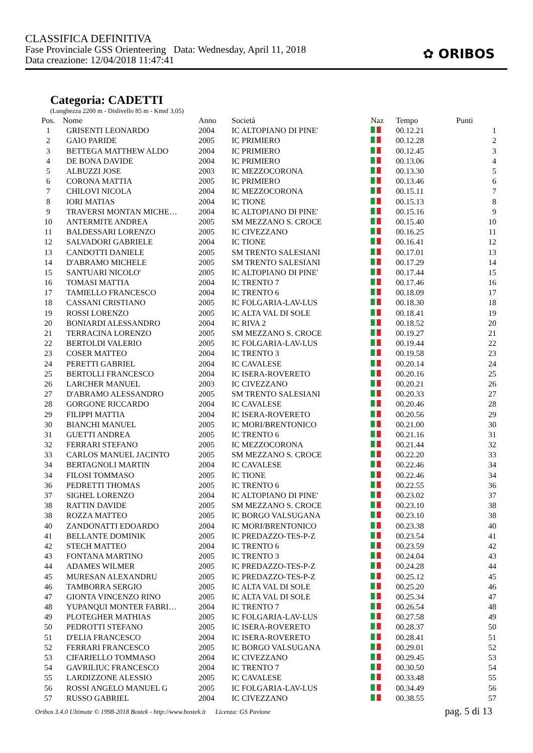CLASSIFICA DEFINITIVA
Fase Provinciale GSS Orienteering Data: Wednesday, April 11, 2018
Data creazione: 12/04/2018 11:47:41
✿ ORIBOS
Categoria: CADETTI
(Lunghezza 2200 m - Dislivello 85 m - Kmsf 3,05)
| Pos. | Nome | Anno | Società | Naz | Tempo | Punti |
| --- | --- | --- | --- | --- | --- | --- |
| 1 | GRISENTI LEONARDO | 2004 | IC ALTOPIANO DI PINE' | | 00.12.21 | 1 |
| 2 | GAIO PARIDE | 2005 | IC PRIMIERO | | 00.12.28 | 2 |
| 3 | BETTEGA MATTHEW ALDO | 2004 | IC PRIMIERO | | 00.12.45 | 3 |
| 4 | DE BONA DAVIDE | 2004 | IC PRIMIERO | | 00.13.06 | 4 |
| 5 | ALBUZZI JOSE | 2003 | IC MEZZOCORONA | | 00.13.30 | 5 |
| 6 | CORONA MATTIA | 2005 | IC PRIMIERO | | 00.13.46 | 6 |
| 7 | CHILOVI NICOLA | 2004 | IC MEZZOCORONA | | 00.15.11 | 7 |
| 8 | IORI MATIAS | 2004 | IC TIONE | | 00.15.13 | 8 |
| 9 | TRAVERSI MONTAN MICHE… | 2004 | IC ALTOPIANO DI PINE' | | 00.15.16 | 9 |
| 10 | ANTERMITE ANDREA | 2005 | SM MEZZANO S. CROCE | | 00.15.40 | 10 |
| 11 | BALDESSARI LORENZO | 2005 | IC CIVEZZANO | | 00.16.25 | 11 |
| 12 | SALVADORI GABRIELE | 2004 | IC TIONE | | 00.16.41 | 12 |
| 13 | CANDOTTI DANIELE | 2005 | SM TRENTO SALESIANI | | 00.17.01 | 13 |
| 14 | D'ABRAMO MICHELE | 2005 | SM TRENTO SALESIANI | | 00.17.29 | 14 |
| 15 | SANTUARI NICOLO' | 2005 | IC ALTOPIANO DI PINE' | | 00.17.44 | 15 |
| 16 | TOMASI MATTIA | 2004 | IC TRENTO 7 | | 00.17.46 | 16 |
| 17 | TAMIELLO FRANCESCO | 2004 | IC TRENTO 6 | | 00.18.09 | 17 |
| 18 | CASSANI CRISTIANO | 2005 | IC FOLGARIA-LAV-LUS | | 00.18.30 | 18 |
| 19 | ROSSI LORENZO | 2005 | IC ALTA VAL DI SOLE | | 00.18.41 | 19 |
| 20 | BONIARDI ALESSANDRO | 2004 | IC RIVA 2 | | 00.18.52 | 20 |
| 21 | TERRACINA LORENZO | 2005 | SM MEZZANO S. CROCE | | 00.19.27 | 21 |
| 22 | BERTOLDI VALERIO | 2005 | IC FOLGARIA-LAV-LUS | | 00.19.44 | 22 |
| 23 | COSER MATTEO | 2004 | IC TRENTO 3 | | 00.19.58 | 23 |
| 24 | PERETTI GABRIEL | 2004 | IC CAVALESE | | 00.20.14 | 24 |
| 25 | BERTOLLI FRANCESCO | 2004 | IC ISERA-ROVERETO | | 00.20.16 | 25 |
| 26 | LARCHER MANUEL | 2003 | IC CIVEZZANO | | 00.20.21 | 26 |
| 27 | D'ABRAMO ALESSANDRO | 2005 | SM TRENTO SALESIANI | | 00.20.33 | 27 |
| 28 | GORGONE RICCARDO | 2004 | IC CAVALESE | | 00.20.46 | 28 |
| 29 | FILIPPI MATTIA | 2004 | IC ISERA-ROVERETO | | 00.20.56 | 29 |
| 30 | BIANCHI MANUEL | 2005 | IC MORI/BRENTONICO | | 00.21.00 | 30 |
| 31 | GUETTI ANDREA | 2005 | IC TRENTO 6 | | 00.21.16 | 31 |
| 32 | FERRARI STEFANO | 2005 | IC MEZZOCORONA | | 00.21.44 | 32 |
| 33 | CARLOS MANUEL JACINTO | 2005 | SM MEZZANO S. CROCE | | 00.22.20 | 33 |
| 34 | BERTAGNOLI MARTIN | 2004 | IC CAVALESE | | 00.22.46 | 34 |
| 34 | FILOSI TOMMASO | 2005 | IC TIONE | | 00.22.46 | 34 |
| 36 | PEDRETTI THOMAS | 2005 | IC TRENTO 6 | | 00.22.55 | 36 |
| 37 | SIGHEL LORENZO | 2004 | IC ALTOPIANO DI PINE' | | 00.23.02 | 37 |
| 38 | RATTIN DAVIDE | 2005 | SM MEZZANO S. CROCE | | 00.23.10 | 38 |
| 38 | ROZZA MATTEO | 2005 | IC BORGO VALSUGANA | | 00.23.10 | 38 |
| 40 | ZANDONATTI EDOARDO | 2004 | IC MORI/BRENTONICO | | 00.23.38 | 40 |
| 41 | BELLANTE DOMINIK | 2005 | IC PREDAZZO-TES-P-Z | | 00.23.54 | 41 |
| 42 | STECH MATTEO | 2004 | IC TRENTO 6 | | 00.23.59 | 42 |
| 43 | FONTANA MARTINO | 2005 | IC TRENTO 3 | | 00.24.04 | 43 |
| 44 | ADAMES WILMER | 2005 | IC PREDAZZO-TES-P-Z | | 00.24.28 | 44 |
| 45 | MURESAN ALEXANDRU | 2005 | IC PREDAZZO-TES-P-Z | | 00.25.12 | 45 |
| 46 | TAMBORRA SERGIO | 2005 | IC ALTA VAL DI SOLE | | 00.25.20 | 46 |
| 47 | GIONTA VINCENZO RINO | 2005 | IC ALTA VAL DI SOLE | | 00.25.34 | 47 |
| 48 | YUPANQUI MONTER FABRI… | 2004 | IC TRENTO 7 | | 00.26.54 | 48 |
| 49 | PLOTEGHER MATHIAS | 2005 | IC FOLGARIA-LAV-LUS | | 00.27.58 | 49 |
| 50 | PEDROTTI STEFANO | 2005 | IC ISERA-ROVERETO | | 00.28.37 | 50 |
| 51 | D'ELIA FRANCESCO | 2004 | IC ISERA-ROVERETO | | 00.28.41 | 51 |
| 52 | FERRARI FRANCESCO | 2005 | IC BORGO VALSUGANA | | 00.29.01 | 52 |
| 53 | CIFARIELLO TOMMASO | 2004 | IC CIVEZZANO | | 00.29.45 | 53 |
| 54 | GAVRILIUC FRANCESCO | 2004 | IC TRENTO 7 | | 00.30.50 | 54 |
| 55 | LARDIZZONE ALESSIO | 2005 | IC CAVALESE | | 00.33.48 | 55 |
| 56 | ROSSI ANGELO MANUEL G | 2005 | IC FOLGARIA-LAV-LUS | | 00.34.49 | 56 |
| 57 | RUSSO GABRIEL | 2004 | IC CIVEZZANO | | 00.38.55 | 57 |
Oribos 3.4.0 Ultimate © 1998-2018 Bostek - http://www.bostek.it Licenza: GS Pavione pag. 5 di 13